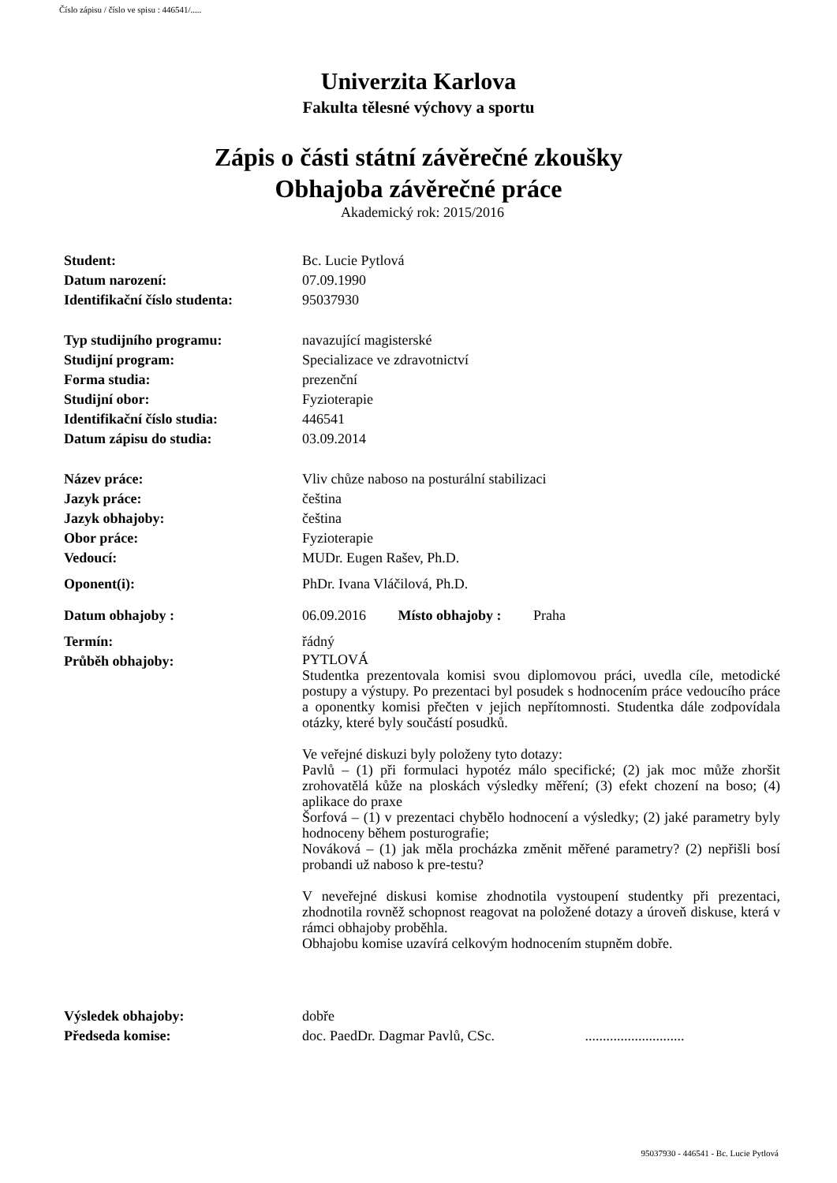Číslo zápisu / číslo ve spisu : 446541/.....
Univerzita Karlova
Fakulta tělesné výchovy a sportu
Zápis o části státní závěrečné zkoušky
Obhajoba závěrečné práce
Akademický rok: 2015/2016
| Student: | Bc. Lucie Pytlová |
| Datum narození: | 07.09.1990 |
| Identifikační číslo studenta: | 95037930 |
| Typ studijního programu: | navazující magisterské |
| Studijní program: | Specializace ve zdravotnictví |
| Forma studia: | prezenční |
| Studijní obor: | Fyzioterapie |
| Identifikační číslo studia: | 446541 |
| Datum zápisu do studia: | 03.09.2014 |
| Název práce: | Vliv chůze naboso na posturální stabilizaci |
| Jazyk práce: | čeština |
| Jazyk obhajoby: | čeština |
| Obor práce: | Fyzioterapie |
| Vedoucí: | MUDr. Eugen Rašev, Ph.D. |
| Oponent(i): | PhDr. Ivana Vláčilová, Ph.D. |
| Datum obhajoby : | 06.09.2016 Místo obhajoby : Praha |
| Termín: | řádný |
| Průběh obhajoby: | PYTLOVÁ Studentka prezentovala komisi svou diplomovou práci, uvedla cíle, metodické postupy a výstupy. Po prezentaci byl posudek s hodnocením práce vedoucího práce a oponentky komisi přečten v jejich nepřítomnosti. Studentka dále zodpovídala otázky, které byly součástí posudků. Ve veřejné diskuzi byly položeny tyto dotazy: Pavlů – (1) při formulaci hypotéz málo specifické; (2) jak moc může zhoršit zrohovatělá kůže na ploskách výsledky měření; (3) efekt chození na boso; (4) aplikace do praxe Šorfová – (1) v prezentaci chybělo hodnocení a výsledky; (2) jaké parametry byly hodnoceny během posturografie; Nováková – (1) jak měla procházka změnit měřené parametry? (2) nepřišli bosí probandi už naboso k pre-testu? V neveřejné diskusi komise zhodnotila vystoupení studentky při prezentaci, zhodnotila rovněž schopnost reagovat na položené dotazy a úroveň diskuse, která v rámci obhajoby proběhla. Obhajobu komise uzavírá celkovým hodnocením stupněm dobře. |
| Výsledek obhajoby: | dobře |
| Předseda komise: | doc. PaedDr. Dagmar Pavlů, CSc. ............................ |
95037930 - 446541 - Bc. Lucie Pytlová